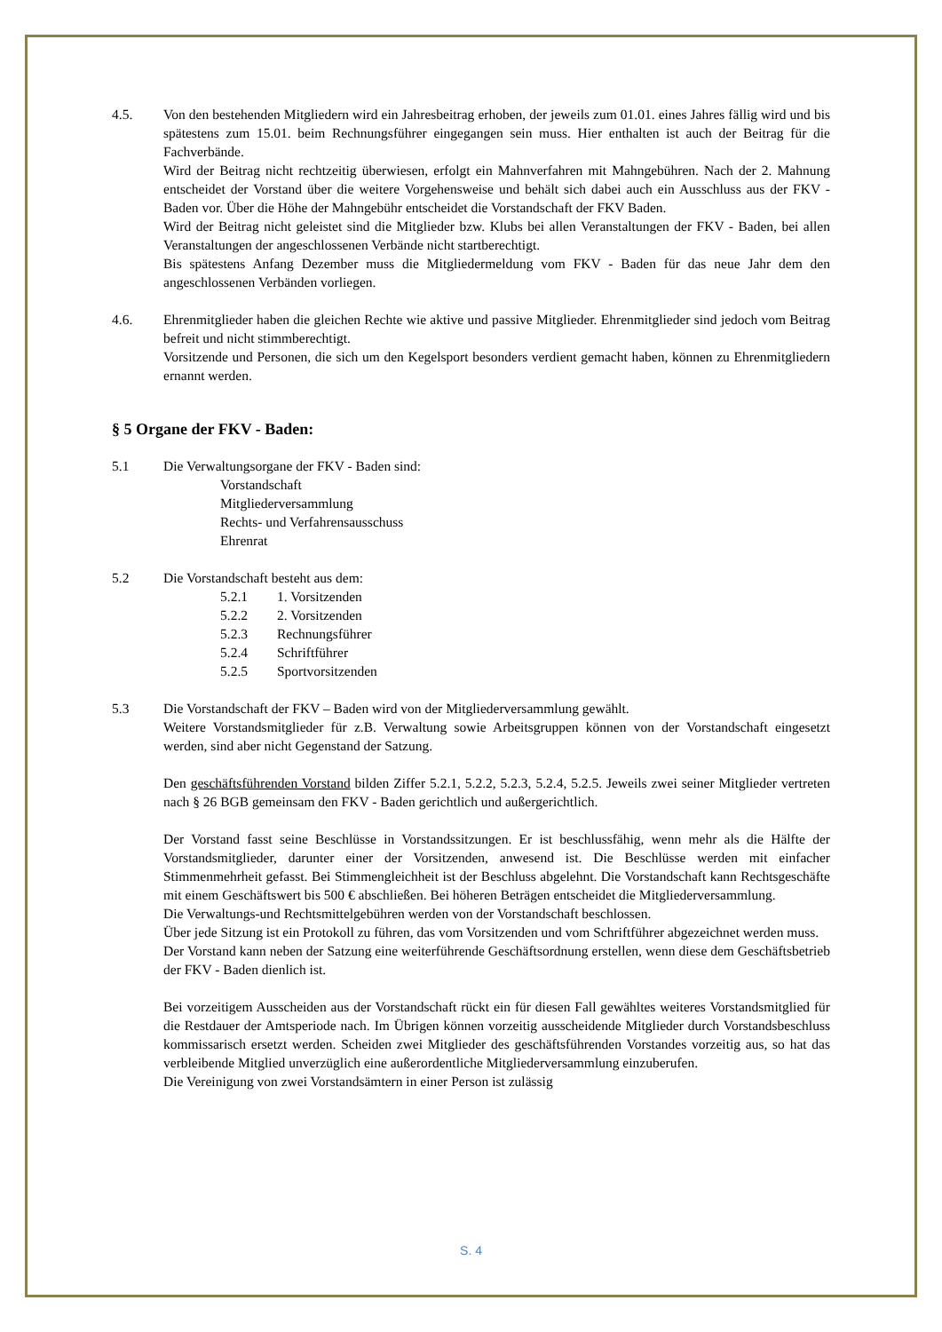4.5. Von den bestehenden Mitgliedern wird ein Jahresbeitrag erhoben, der jeweils zum 01.01. eines Jahres fällig wird und bis spätestens zum 15.01. beim Rechnungsführer eingegangen sein muss. Hier enthalten ist auch der Beitrag für die Fachverbände.
Wird der Beitrag nicht rechtzeitig überwiesen, erfolgt ein Mahnverfahren mit Mahngebühren. Nach der 2. Mahnung entscheidet der Vorstand über die weitere Vorgehensweise und behält sich dabei auch ein Ausschluss aus der FKV - Baden vor. Über die Höhe der Mahngebühr entscheidet die Vorstandschaft der FKV Baden.
Wird der Beitrag nicht geleistet sind die Mitglieder bzw. Klubs bei allen Veranstaltungen der FKV - Baden, bei allen Veranstaltungen der angeschlossenen Verbände nicht startberechtigt.
Bis spätestens Anfang Dezember muss die Mitgliedermeldung vom FKV - Baden für das neue Jahr dem den angeschlossenen Verbänden vorliegen.
4.6. Ehrenmitglieder haben die gleichen Rechte wie aktive und passive Mitglieder. Ehrenmitglieder sind jedoch vom Beitrag befreit und nicht stimmberechtigt.
Vorsitzende und Personen, die sich um den Kegelsport besonders verdient gemacht haben, können zu Ehrenmitgliedern ernannt werden.
§ 5 Organe der FKV - Baden:
5.1 Die Verwaltungsorgane der FKV - Baden sind:
Vorstandschaft
Mitgliederversammlung
Rechts- und Verfahrensausschuss
Ehrenrat
5.2 Die Vorstandschaft besteht aus dem:
5.2.1 1. Vorsitzenden
5.2.2 2. Vorsitzenden
5.2.3 Rechnungsführer
5.2.4 Schriftführer
5.2.5 Sportvorsitzenden
5.3 Die Vorstandschaft der FKV – Baden wird von der Mitgliederversammlung gewählt.
Weitere Vorstandsmitglieder für z.B. Verwaltung sowie Arbeitsgruppen können von der Vorstandschaft eingesetzt werden, sind aber nicht Gegenstand der Satzung.
Den geschäftsführenden Vorstand bilden Ziffer 5.2.1, 5.2.2, 5.2.3, 5.2.4, 5.2.5. Jeweils zwei seiner Mitglieder vertreten nach § 26 BGB gemeinsam den FKV - Baden gerichtlich und außergerichtlich.
Der Vorstand fasst seine Beschlüsse in Vorstandssitzungen. Er ist beschlussfähig, wenn mehr als die Hälfte der Vorstandsmitglieder, darunter einer der Vorsitzenden, anwesend ist. Die Beschlüsse werden mit einfacher Stimmenmehrheit gefasst. Bei Stimmengleichheit ist der Beschluss abgelehnt. Die Vorstandschaft kann Rechtsgeschäfte mit einem Geschäftswert bis 500 € abschließen. Bei höheren Beträgen entscheidet die Mitgliederversammlung.
Die Verwaltungs-und Rechtsmittelgebühren werden von der Vorstandschaft beschlossen.
Über jede Sitzung ist ein Protokoll zu führen, das vom Vorsitzenden und vom Schriftführer abgezeichnet werden muss.
Der Vorstand kann neben der Satzung eine weiterführende Geschäftsordnung erstellen, wenn diese dem Geschäftsbetrieb der FKV - Baden dienlich ist.
Bei vorzeitigem Ausscheiden aus der Vorstandschaft rückt ein für diesen Fall gewähltes weiteres Vorstandsmitglied für die Restdauer der Amtsperiode nach. Im Übrigen können vorzeitig ausscheidende Mitglieder durch Vorstandsbeschluss kommissarisch ersetzt werden. Scheiden zwei Mitglieder des geschäftsführenden Vorstandes vorzeitig aus, so hat das verbleibende Mitglied unverzüglich eine außerordentliche Mitgliederversammlung einzuberufen.
Die Vereinigung von zwei Vorstandsämtern in einer Person ist zulässig
S. 4